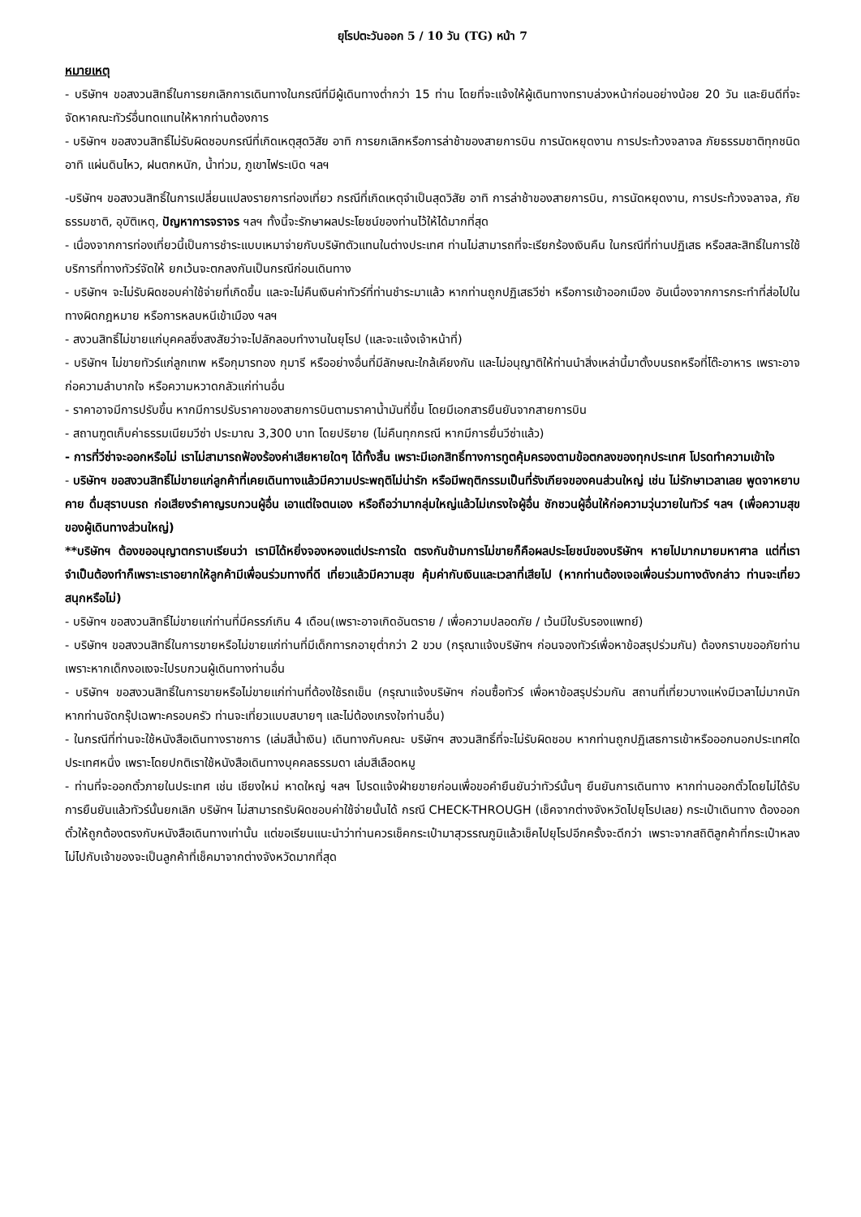ยุโรปตะวันออก 5 / 10 วัน (TG) หน้า 7
หมายเหตุ
- บริษัทฯ ขอสงวนสิทธิ์ในการยกเลิกการเดินทางในกรณีที่มีผู้เดินทางต่ำกว่า 15 ท่าน โดยที่จะแจ้งให้ผู้เดินทางทราบล่วงหน้าก่อนอย่างน้อย 20 วัน และยินดีที่จะจัดหาคณะทัวร์อื่นทดแทนให้หากท่านต้องการ
- บริษัทฯ ขอสงวนสิทธิ์ไม่รับผิดชอบกรณีที่เกิดเหตุสุดวิสัย อาทิ การยกเลิกหรือการล่าช้าของสายการบิน การนัดหยุดงาน การประท้วงจลาจล ภัยธรรมชาติทุกชนิด อาทิ แผ่นดินไหว, ฝนตกหนัก, น้ำท่วม, ภูเขาไฟระเบิด ฯลฯ
-บริษัทฯ ขอสงวนสิทธิ์ในการเปลี่ยนแปลงรายการท่องเที่ยว กรณีที่เกิดเหตุจำเป็นสุดวิสัย อาทิ การล่าช้าของสายการบิน, การนัดหยุดงาน, การประท้วงจลาจล, ภัยธรรมชาติ, อุบัติเหตุ, ปัญหาการจราจร ฯลฯ ทั้งนี้จะรักษาผลประโยชน์ของท่านไว้ให้ได้มากที่สุด
- เนื่องจากการท่องเที่ยวนี้เป็นการชำระแบบเหมาจ่ายกับบริษัทตัวแทนในต่างประเทศ ท่านไม่สามารถที่จะเรียกร้องเงินคืน ในกรณีที่ท่านปฏิเสธ หรือสละสิทธิ์ในการใช้บริการที่ทางทัวร์จัดให้ ยกเว้นจะตกลงกันเป็นกรณีก่อนเดินทาง
- บริษัทฯ จะไม่รับผิดชอบค่าใช้จ่ายที่เกิดขึ้น และจะไม่คืนเงินค่าทัวร์ที่ท่านชำระมาแล้ว หากท่านถูกปฏิเสธวีซ่า หรือการเข้าออกเมือง อันเนื่องจากการกระทำที่ส่อไปในทางผิดกฎหมาย หรือการหลบหนีเข้าเมือง ฯลฯ
- สงวนสิทธิ์ไม่ขายแก่บุคคลซึ่งสงสัยว่าจะไปลักลอบทำงานในยุโรป (และจะแจ้งเจ้าหน้าที่)
- บริษัทฯ ไม่ขายทัวร์แก่ลูกเทพ หรือกุมารทอง กุมารี หรืออย่างอื่นที่มีลักษณะใกล้เคียงกัน และไม่อนุญาติให้ท่านนำสิ่งเหล่านี้มาตั้งบนรถหรือที่โต๊ะอาหาร เพราะอาจก่อความลำบากใจ หรือความหวาดกลัวแก่ท่านอื่น
- ราคาอาจมีการปรับขึ้น หากมีการปรับราคาของสายการบินตามราคาน้ำมันที่ขึ้น โดยมีเอกสารยืนยันจากสายการบิน
- สถานฑูตเก็บค่าธรรมเนียมวีซ่า ประมาณ 3,300 บาท โดยปริยาย (ไม่คืนทุกกรณี หากมีการยื่นวีซ่าแล้ว)
- การที่วีซ่าจะออกหรือไม่ เราไม่สามารถฟ้องร้องค่าเสียหายใดๆ ได้ทั้งสิ้น เพราะมีเอกสิทธิ์ทางการทูตคุ้มครองตามข้อตกลงของทุกประเทศ โปรดทำความเข้าใจ
- บริษัทฯ ขอสงวนสิทธิ์ไม่ขายแก่ลูกค้าที่เคยเดินทางแล้วมีความประพฤติไม่น่ารัก หรือมีพฤติกรรมเป็นที่รังเกียจของคนส่วนใหญ่ เช่น ไม่รักษาเวลาเลย พูดจาหยาบคาย ดื่มสุราบนรถ ก่อเสียงรำคาญรบกวนผู้อื่น เอาแต่ใจตนเอง หรือถือว่ามากลุ่มใหญ่แล้วไม่เกรงใจผู้อื่น ชักชวนผู้อื่นให้ก่อความวุ่นวายในทัวร์ ฯลฯ (เพื่อความสุขของผู้เดินทางส่วนใหญ่)
**บริษัทฯ ต้องขออนุญาตกราบเรียนว่า เรามิได้หยิ่งจองหองแต่ประการใด ตรงกันข้ามการไม่ขายก็คือผลประโยชน์ของบริษัทฯ หายไปมากมายมหาศาล แต่ที่เราจำเป็นต้องทำก็เพราะเราอยากให้ลูกค้ามีเพื่อนร่วมทางที่ดี เที่ยวแล้วมีความสุข คุ้มค่ากับเงินและเวลาที่เสียไป (หากท่านต้องเจอเพื่อนร่วมทางดังกล่าว ท่านจะเที่ยวสนุกหรือไม่)
- บริษัทฯ ขอสงวนสิทธิ์ไม่ขายแก่ท่านที่มีครรภ์เกิน 4 เดือน(เพราะอาจเกิดอันตราย / เพื่อความปลอดภัย / เว้นมีใบรับรองแพทย์)
- บริษัทฯ ขอสงวนสิทธิ์ในการขายหรือไม่ขายแก่ท่านที่มีเด็กทารกอายุต่ำกว่า 2 ขวบ (กรุณาแจ้งบริษัทฯ ก่อนจองทัวร์เพื่อหาข้อสรุปร่วมกัน) ต้องกราบขออภัยท่าน เพราะหากเด็กงอแงจะไปรบกวนผู้เดินทางท่านอื่น
- บริษัทฯ ขอสงวนสิทธิ์ในการขายหรือไม่ขายแก่ท่านที่ต้องใช้รถเข็น (กรุณาแจ้งบริษัทฯ ก่อนซื้อทัวร์ เพื่อหาข้อสรุปร่วมกัน สถานที่เที่ยวบางแห่งมีเวลาไม่มากนัก หากท่านจัดกรุ๊ปเฉพาะครอบครัว ท่านจะเที่ยวแบบสบายๆ และไม่ต้องเกรงใจท่านอื่น)
- ในกรณีที่ท่านจะใช้หนังสือเดินทางราชการ (เล่มสีน้ำเงิน) เดินทางกับคณะ บริษัทฯ สงวนสิทธิ์ที่จะไม่รับผิดชอบ หากท่านถูกปฏิเสธการเข้าหรือออกนอกประเทศใดประเทศหนึ่ง เพราะโดยปกติเราใช้หนังสือเดินทางบุคคลธรรมดา เล่มสีเลือดหมู
- ท่านที่จะออกตั๋วภายในประเทศ เช่น เชียงใหม่ หาดใหญ่ ฯลฯ โปรดแจ้งฝ่ายขายก่อนเพื่อขอคำยืนยันว่าทัวร์นั้นๆ ยืนยันการเดินทาง หากท่านออกตั๋วโดยไม่ได้รับการยืนยันแล้วทัวร์นั้นยกเลิก บริษัทฯ ไม่สามารถรับผิดชอบค่าใช้จ่ายนั้นได้ กรณี CHECK-THROUGH (เช็คจากต่างจังหวัดไปยุโรปเลย) กระเป๋าเดินทาง ต้องออกตั๋วให้ถูกต้องตรงกับหนังสือเดินทางเท่านั้น แต่ขอเรียนแนะนำว่าท่านควรเช็คกระเป๋ามาสุวรรณภูมิแล้วเช็คไปยุโรปอีกครั้งจะดีกว่า เพราะจากสถิติลูกค้าที่กระเป๋าหลงไม่ไปกับเจ้าของจะเป็นลูกค้าที่เช็คมาจากต่างจังหวัดมากที่สุด